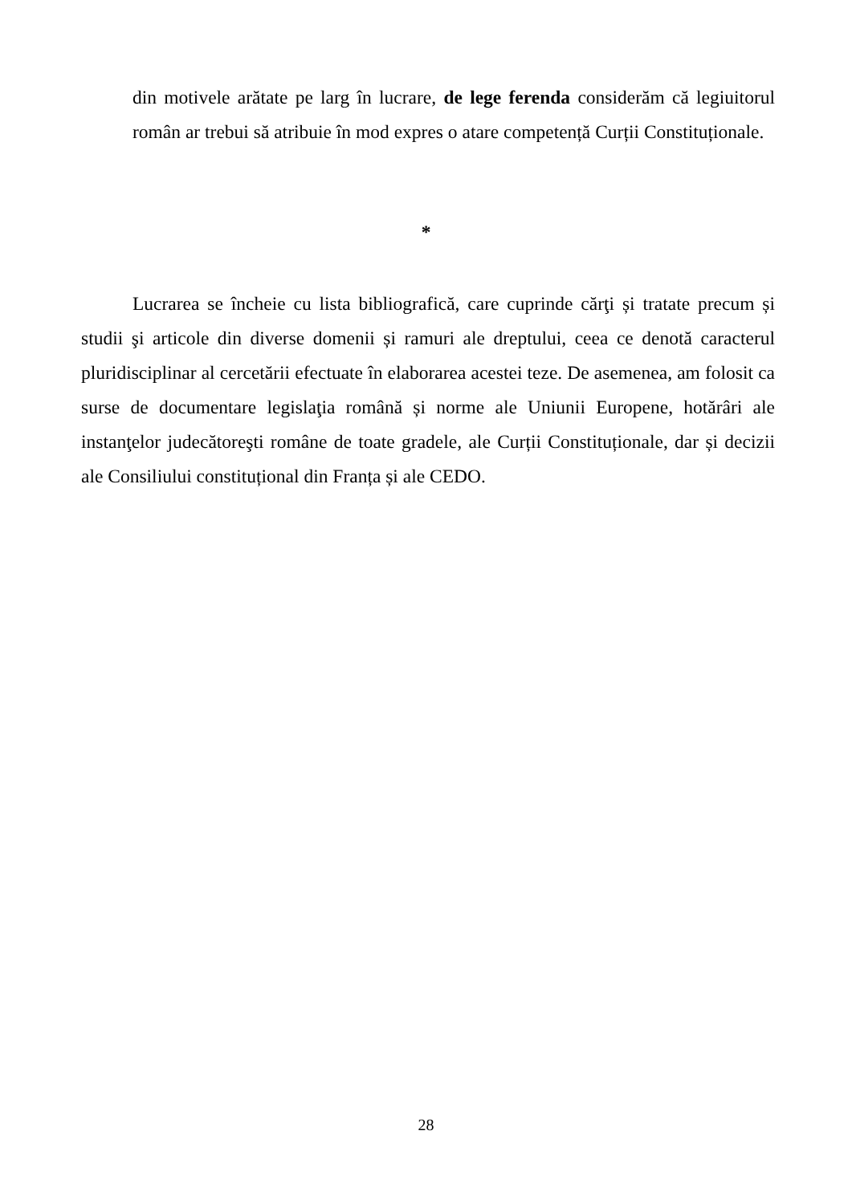din motivele arătate pe larg în lucrare, de lege ferenda considerăm că legiuitorul român ar trebui să atribuie în mod expres o atare competență Curții Constituționale.
*
Lucrarea se încheie cu lista bibliografică, care cuprinde cărţi și tratate precum și studii şi articole din diverse domenii și ramuri ale dreptului, ceea ce denotă caracterul pluridisciplinar al cercetării efectuate în elaborarea acestei teze. De asemenea, am folosit ca surse de documentare legislaţia română și norme ale Uniunii Europene, hotărâri ale instanţelor judecătoreşti române de toate gradele, ale Curții Constituționale, dar și decizii ale Consiliului constituțional din Franța și ale CEDO.
28